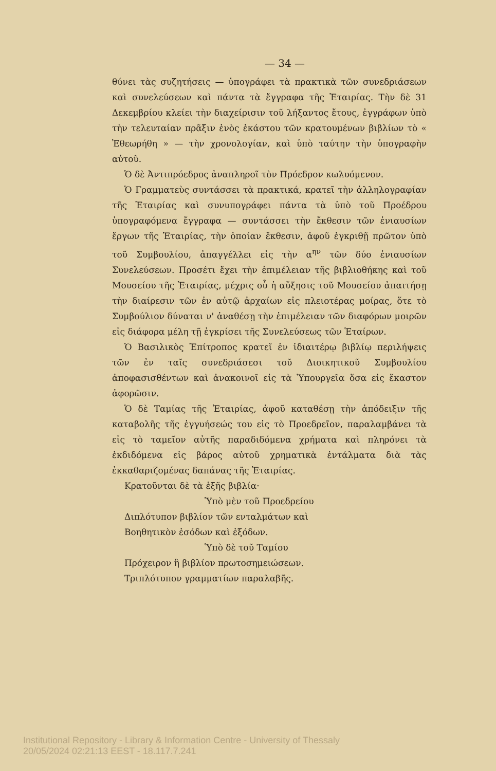— 34 —
θύνει τὰς συζητήσεις — ὑπογράφει τὰ πρακτικὰ τῶν συνεδριάσεων καὶ συνελεύσεων καὶ πάντα τὰ ἔγγραφα τῆς Ἑταιρίας. Τὴν δὲ 31 Δεκεμβρίου κλείει τὴν διαχείρισιν τοῦ λήξαντος ἔτους, ἐγγράφων ὑπὸ τὴν τελευταίαν πρᾶξιν ἑνὸς ἑκάστου τῶν κρατουμένων βιβλίων τὸ « Ἐθεωρήθη » — τὴν χρονολογίαν, καὶ ὑπὸ ταύτην τὴν ὑπογραφὴν αὐτοῦ.
Ὁ δὲ Ἀντιπρόεδρος ἀναπληροῖ τὸν Πρόεδρον κωλυόμενον.
Ὁ Γραμματεὺς συντάσσει τὰ πρακτικά, κρατεῖ τὴν ἀλληλογραφίαν τῆς Ἑταιρίας καὶ συνυπογράφει πάντα τὰ ὑπὸ τοῦ Προέδρου ὑπογραφόμενα ἔγγραφα — συντάσσει τὴν ἔκθεσιν τῶν ἐνιαυσίων ἔργων τῆς Ἑταιρίας, τὴν ὁποίαν ἔκθεσιν, ἀφοῦ ἐγκριθῇ πρῶτον ὑπὸ τοῦ Συμβουλίου, ἀπαγγέλλει εἰς τὴν α<sup>ην</sup> τῶν δύο ἐνιαυσίων Συνελεύσεων. Προσέτι ἔχει τὴν ἐπιμέλειαν τῆς βιβλιοθήκης καὶ τοῦ Μουσείου τῆς Ἑταιρίας, μέχρις οὗ ἡ αὔξησις τοῦ Μουσείου ἀπαιτήσῃ τὴν διαίρεσιν τῶν ἐν αὐτῷ ἀρχαίων εἰς πλειοτέρας μοίρας, ὅτε τὸ Συμβούλιον δύναται ν' ἀναθέσῃ τὴν ἐπιμέλειαν τῶν διαφόρων μοιρῶν εἰς διάφορα μέλη τῇ ἐγκρίσει τῆς Συνελεύσεως τῶν Ἑταίρων.
Ὁ Βασιλικὸς Ἐπίτροπος κρατεῖ ἐν ἰδιαιτέρῳ βιβλίῳ περιλήψεις τῶν ἐν ταῖς συνεδριάσεσι τοῦ Διοικητικοῦ Συμβουλίου ἀποφασισθέντων καὶ ἀνακοινοῖ εἰς τὰ Ὑπουργεῖα ὅσα εἰς ἕκαστον ἀφορῶσιν.
Ὁ δὲ Ταμίας τῆς Ἑταιρίας, ἀφοῦ καταθέσῃ τὴν ἀπόδειξιν τῆς καταβολῆς τῆς ἐγγυήσεώς του εἰς τὸ Προεδρεῖον, παραλαμβάνει τὰ εἰς τὸ ταμεῖον αὐτῆς παραδιδόμενα χρήματα καὶ πληρόνει τὰ ἐκδιδόμενα εἰς βάρος αὐτοῦ χρηματικὰ ἐντάλματα διὰ τὰς ἐκκαθαριζομένας δαπάνας τῆς Ἑταιρίας.
Κρατοῦνται δὲ τὰ ἑξῆς βιβλία·
Ὑπὸ μὲν τοῦ Προεδρείου
Διπλότυπον βιβλίον τῶν ενταλμάτων καὶ
Βοηθητικὸν ἐσόδων καὶ ἐξόδων.
Ὑπὸ δὲ τοῦ Ταμίου
Πρόχειρον ἢ βιβλίον πρωτοσημειώσεων.
Τριπλότυπον γραμματίων παραλαβῆς.
Institutional Repository - Library & Information Centre - University of Thessaly
20/05/2024 02:21:13 EEST - 18.117.7.241